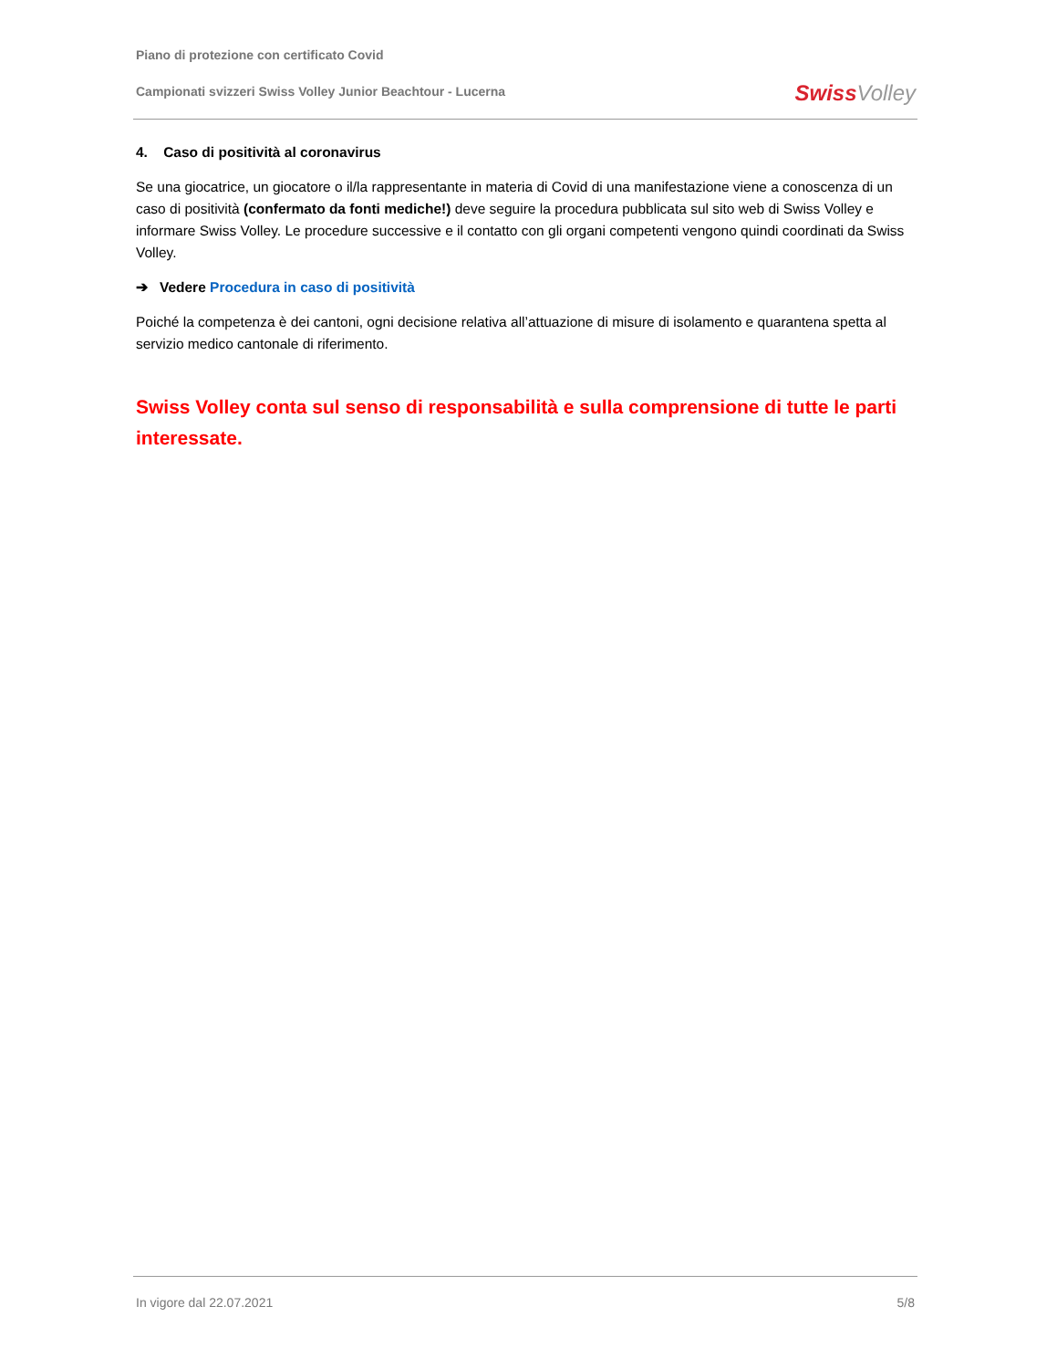Piano di protezione con certificato Covid
Campionati svizzeri Swiss Volley Junior Beachtour - Lucerna
Swiss Volley
4. Caso di positività al coronavirus
Se una giocatrice, un giocatore o il/la rappresentante in materia di Covid di una manifestazione viene a conoscenza di un caso di positività (confermato da fonti mediche!) deve seguire la procedura pubblicata sul sito web di Swiss Volley e informare Swiss Volley. Le procedure successive e il contatto con gli organi competenti vengono quindi coordinati da Swiss Volley.
➔ Vedere Procedura in caso di positività
Poiché la competenza è dei cantoni, ogni decisione relativa all’attuazione di misure di isolamento e quarantena spetta al servizio medico cantonale di riferimento.
Swiss Volley conta sul senso di responsabilità e sulla comprensione di tutte le parti interessate.
In vigore dal 22.07.2021 5/8